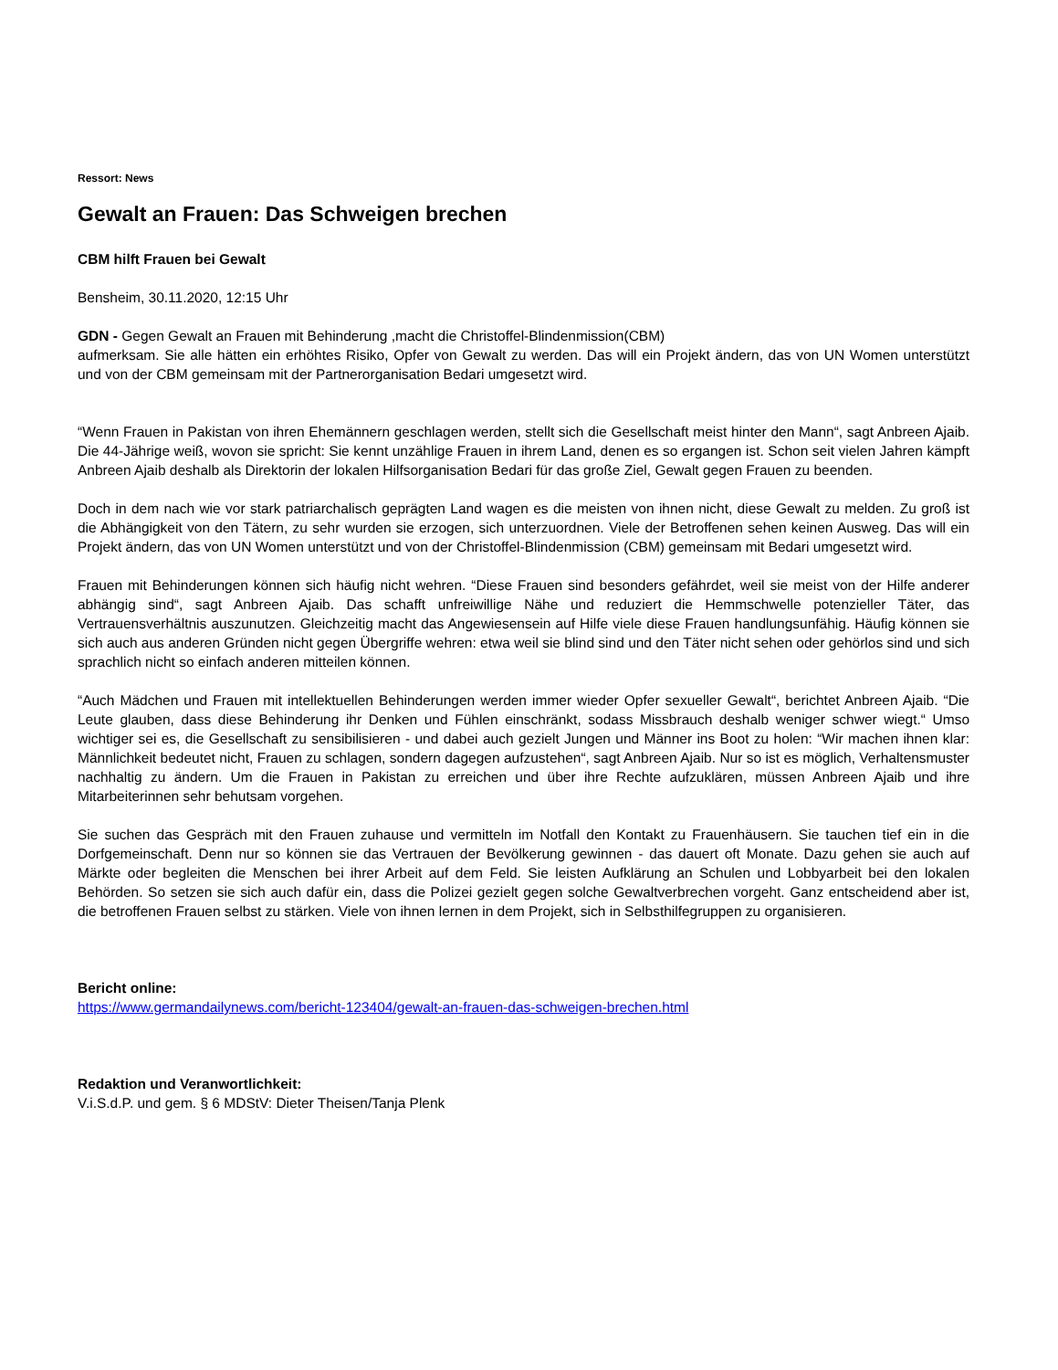Ressort: News
Gewalt an Frauen: Das Schweigen brechen
CBM hilft Frauen bei Gewalt
Bensheim, 30.11.2020, 12:15 Uhr
GDN - Gegen Gewalt an Frauen mit Behinderung ,macht die Christoffel-Blindenmission(CBM)
aufmerksam. Sie alle hätten ein erhöhtes Risiko, Opfer von Gewalt zu werden. Das will ein Projekt ändern, das von UN Women unterstützt und von der CBM gemeinsam mit der Partnerorganisation Bedari umgesetzt wird.
“Wenn Frauen in Pakistan von ihren Ehemännern geschlagen werden, stellt sich die Gesellschaft meist hinter den Mann“, sagt Anbreen Ajaib. Die 44-Jährige weiß, wovon sie spricht: Sie kennt unzählige Frauen in ihrem Land, denen es so ergangen ist. Schon seit vielen Jahren kämpft Anbreen Ajaib deshalb als Direktorin der lokalen Hilfsorganisation Bedari für das große Ziel, Gewalt gegen Frauen zu beenden.
Doch in dem nach wie vor stark patriarchalisch geprägten Land wagen es die meisten von ihnen nicht, diese Gewalt zu melden. Zu groß ist die Abhängigkeit von den Tätern, zu sehr wurden sie erzogen, sich unterzuordnen. Viele der Betroffenen sehen keinen Ausweg. Das will ein Projekt ändern, das von UN Women unterstützt und von der Christoffel-Blindenmission (CBM) gemeinsam mit Bedari umgesetzt wird.
Frauen mit Behinderungen können sich häufig nicht wehren. “Diese Frauen sind besonders gefährdet, weil sie meist von der Hilfe anderer abhängig sind“, sagt Anbreen Ajaib. Das schafft unfreiwillige Nähe und reduziert die Hemmschwelle potenzieller Täter, das Vertrauensverhältnis auszunutzen. Gleichzeitig macht das Angewiesensein auf Hilfe viele diese Frauen handlungsunfähig. Häufig können sie sich auch aus anderen Gründen nicht gegen Übergriffe wehren: etwa weil sie blind sind und den Täter nicht sehen oder gehörlos sind und sich sprachlich nicht so einfach anderen mitteilen können.
“Auch Mädchen und Frauen mit intellektuellen Behinderungen werden immer wieder Opfer sexueller Gewalt“, berichtet Anbreen Ajaib. “Die Leute glauben, dass diese Behinderung ihr Denken und Fühlen einschränkt, sodass Missbrauch deshalb weniger schwer wiegt.“ Umso wichtiger sei es, die Gesellschaft zu sensibilisieren - und dabei auch gezielt Jungen und Männer ins Boot zu holen: “Wir machen ihnen klar: Männlichkeit bedeutet nicht, Frauen zu schlagen, sondern dagegen aufzustehen“, sagt Anbreen Ajaib. Nur so ist es möglich, Verhaltensmuster nachhaltig zu ändern. Um die Frauen in Pakistan zu erreichen und über ihre Rechte aufzuklären, müssen Anbreen Ajaib und ihre Mitarbeiterinnen sehr behutsam vorgehen.
Sie suchen das Gespräch mit den Frauen zuhause und vermitteln im Notfall den Kontakt zu Frauenhäusern. Sie tauchen tief ein in die Dorfgemeinschaft. Denn nur so können sie das Vertrauen der Bevölkerung gewinnen - das dauert oft Monate. Dazu gehen sie auch auf Märkte oder begleiten die Menschen bei ihrer Arbeit auf dem Feld. Sie leisten Aufklärung an Schulen und Lobbyarbeit bei den lokalen Behörden. So setzen sie sich auch dafür ein, dass die Polizei gezielt gegen solche Gewaltverbrechen vorgeht. Ganz entscheidend aber ist, die betroffenen Frauen selbst zu stärken. Viele von ihnen lernen in dem Projekt, sich in Selbsthilfegruppen zu organisieren.
Bericht online:
https://www.germandailynews.com/bericht-123404/gewalt-an-frauen-das-schweigen-brechen.html
Redaktion und Veranwortlichkeit:
V.i.S.d.P. und gem. § 6 MDStV: Dieter Theisen/Tanja Plenk